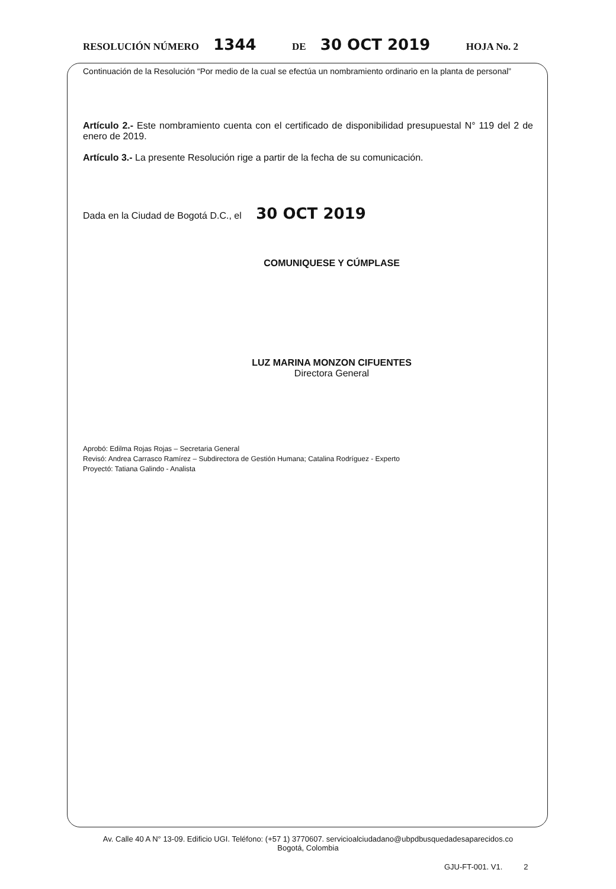RESOLUCIÓN NÚMERO 1344 DE 30 OCT 2019 HOJA No. 2
Continuación de la Resolución “Por medio de la cual se efectúa un nombramiento ordinario en la planta de personal”
Artículo 2.- Este nombramiento cuenta con el certificado de disponibilidad presupuestal N° 119 del 2 de enero de 2019.
Artículo 3.- La presente Resolución rige a partir de la fecha de su comunicación.
Dada en la Ciudad de Bogotá D.C., el 30 OCT 2019
COMUNIQUESE Y CÚMPLASE
LUZ MARINA MONZON CIFUENTES
Directora General
Aprobó: Edilma Rojas Rojas – Secretaria General
Revisó: Andrea Carrasco Ramírez – Subdirectora de Gestión Humana; Catalina Rodríguez - Experto
Proyectó: Tatiana Galindo - Analista
Av. Calle 40 A N° 13-09. Edificio UGI. Teléfono: (+57 1) 3770607. servicioalciudadano@ubpdbusquedadesaparecidos.co
Bogotá, Colombia
GJU-FT-001. V1. 2